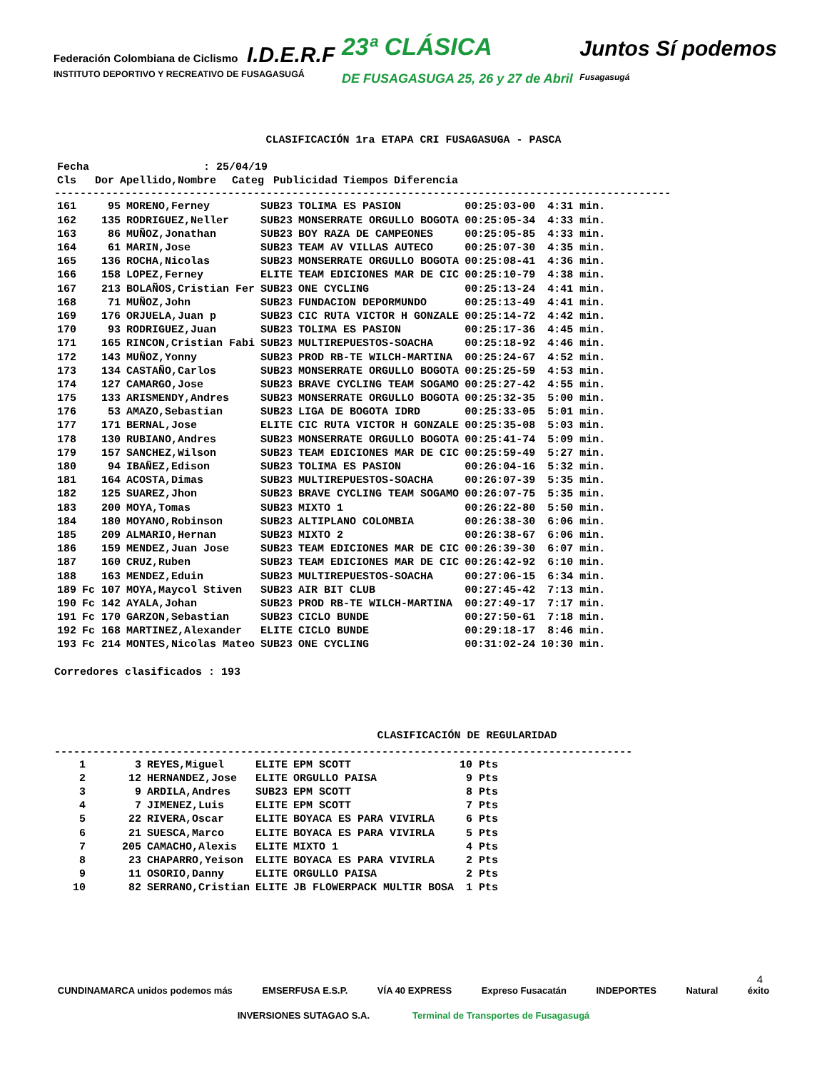Federación Colombiana de Ciclismo I.D.E.R.F
INSTITUTO DEPORTIVO Y RECREATIVO DE FUSAGASUGÁ
23ª CLÁSICA
DE FUSAGASUGA 25, 26 y 27 de Abril
Juntos Sí podemos
Fusagasugá
CLASIFICACIÓN 1ra ETAPA CRI FUSAGASUGA - PASCA
| Fecha | | : 25/04/19 | | | | |
| --- | --- | --- | --- | --- | --- | --- |
| Cls | Dor | Apellido,Nombre | Categ | Publicidad | Tiempos | Diferencia |
------------------------------------------------------------------------------------------------
| 161 | 95 | MORENO,Ferney | SUB23 | TOLIMA ES PASION | 00:25:03-00 | 4:31 min. |
| 162 | 135 | RODRIGUEZ,Neller | SUB23 | MONSERRATE ORGULLO BOGOTA | 00:25:05-34 | 4:33 min. |
| 163 | 86 | MUÑOZ,Jonathan | SUB23 | BOY RAZA DE CAMPEONES | 00:25:05-85 | 4:33 min. |
| 164 | 61 | MARIN,Jose | SUB23 | TEAM AV VILLAS AUTECO | 00:25:07-30 | 4:35 min. |
| 165 | 136 | ROCHA,Nicolas | SUB23 | MONSERRATE ORGULLO BOGOTA | 00:25:08-41 | 4:36 min. |
| 166 | 158 | LOPEZ,Ferney | ELITE | TEAM EDICIONES MAR DE CIC | 00:25:10-79 | 4:38 min. |
| 167 | 213 | BOLAÑOS,Cristian Fer | SUB23 | ONE CYCLING | 00:25:13-24 | 4:41 min. |
| 168 | 71 | MUÑOZ,John | SUB23 | FUNDACION DEPORMUNDO | 00:25:13-49 | 4:41 min. |
| 169 | 176 | ORJUELA,Juan p | SUB23 | CIC RUTA VICTOR H GONZALE | 00:25:14-72 | 4:42 min. |
| 170 | 93 | RODRIGUEZ,Juan | SUB23 | TOLIMA ES PASION | 00:25:17-36 | 4:45 min. |
| 171 | 165 | RINCON,Cristian Fabi | SUB23 | MULTIREPUESTOS-SOACHA | 00:25:18-92 | 4:46 min. |
| 172 | 143 | MUÑOZ,Yonny | SUB23 | PROD RB-TE WILCH-MARTINA | 00:25:24-67 | 4:52 min. |
| 173 | 134 | CASTAÑO,Carlos | SUB23 | MONSERRATE ORGULLO BOGOTA | 00:25:25-59 | 4:53 min. |
| 174 | 127 | CAMARGO,Jose | SUB23 | BRAVE CYCLING TEAM SOGAMO | 00:25:27-42 | 4:55 min. |
| 175 | 133 | ARISMENDY,Andres | SUB23 | MONSERRATE ORGULLO BOGOTA | 00:25:32-35 | 5:00 min. |
| 176 | 53 | AMAZO,Sebastian | SUB23 | LIGA DE BOGOTA IDRD | 00:25:33-05 | 5:01 min. |
| 177 | 171 | BERNAL,Jose | ELITE | CIC RUTA VICTOR H GONZALE | 00:25:35-08 | 5:03 min. |
| 178 | 130 | RUBIANO,Andres | SUB23 | MONSERRATE ORGULLO BOGOTA | 00:25:41-74 | 5:09 min. |
| 179 | 157 | SANCHEZ,Wilson | SUB23 | TEAM EDICIONES MAR DE CIC | 00:25:59-49 | 5:27 min. |
| 180 | 94 | IBAÑEZ,Edison | SUB23 | TOLIMA ES PASION | 00:26:04-16 | 5:32 min. |
| 181 | 164 | ACOSTA,Dimas | SUB23 | MULTIREPUESTOS-SOACHA | 00:26:07-39 | 5:35 min. |
| 182 | 125 | SUAREZ,Jhon | SUB23 | BRAVE CYCLING TEAM SOGAMO | 00:26:07-75 | 5:35 min. |
| 183 | 200 | MOYA,Tomas | SUB23 | MIXTO 1 | 00:26:22-80 | 5:50 min. |
| 184 | 180 | MOYANO,Robinson | SUB23 | ALTIPLANO COLOMBIA | 00:26:38-30 | 6:06 min. |
| 185 | 209 | ALMARIO,Hernan | SUB23 | MIXTO 2 | 00:26:38-67 | 6:06 min. |
| 186 | 159 | MENDEZ,Juan Jose | SUB23 | TEAM EDICIONES MAR DE CIC | 00:26:39-30 | 6:07 min. |
| 187 | 160 | CRUZ,Ruben | SUB23 | TEAM EDICIONES MAR DE CIC | 00:26:42-92 | 6:10 min. |
| 188 | 163 | MENDEZ,Eduin | SUB23 | MULTIREPUESTOS-SOACHA | 00:27:06-15 | 6:34 min. |
| 189 | Fc 107 | MOYA,Maycol Stiven | SUB23 | AIR BIT CLUB | 00:27:45-42 | 7:13 min. |
| 190 | Fc 142 | AYALA,Johan | SUB23 | PROD RB-TE WILCH-MARTINA | 00:27:49-17 | 7:17 min. |
| 191 | Fc 170 | GARZON,Sebastian | SUB23 | CICLO BUNDE | 00:27:50-61 | 7:18 min. |
| 192 | Fc 168 | MARTINEZ,Alexander | ELITE | CICLO BUNDE | 00:29:18-17 | 8:46 min. |
| 193 | Fc 214 | MONTES,Nicolas Mateo | SUB23 | ONE CYCLING | 00:31:02-24 | 10:30 min. |
Corredores clasificados : 193
CLASIFICACIÓN DE REGULARIDAD
------------------------------------------------------------------------------------------
| 1 | 3 | REYES,Miguel | ELITE | EPM SCOTT | 10 Pts |
| 2 | 12 | HERNANDEZ,Jose | ELITE | ORGULLO PAISA | 9 Pts |
| 3 | 9 | ARDILA,Andres | SUB23 | EPM SCOTT | 8 Pts |
| 4 | 7 | JIMENEZ,Luis | ELITE | EPM SCOTT | 7 Pts |
| 5 | 22 | RIVERA,Oscar | ELITE | BOYACA ES PARA VIVIRLA | 6 Pts |
| 6 | 21 | SUESCA,Marco | ELITE | BOYACA ES PARA VIVIRLA | 5 Pts |
| 7 | 205 | CAMACHO,Alexis | ELITE | MIXTO 1 | 4 Pts |
| 8 | 23 | CHAPARRO,Yeison | ELITE | BOYACA ES PARA VIVIRLA | 2 Pts |
| 9 | 11 | OSORIO,Danny | ELITE | ORGULLO PAISA | 2 Pts |
| 10 | 82 | SERRANO,Cristian | ELITE | JB FLOWERPACK MULTIR BOSA | 1 Pts |
4
CUNDINAMARCA unidos podemos más EMSERFUSA E.S.P. VÍA 40 EXPRESS Expreso Fusacatán INDEPORTES Natural éxito
INVERSIONES SUTAGAO S.A. Terminal de Transportes de Fusagasugá